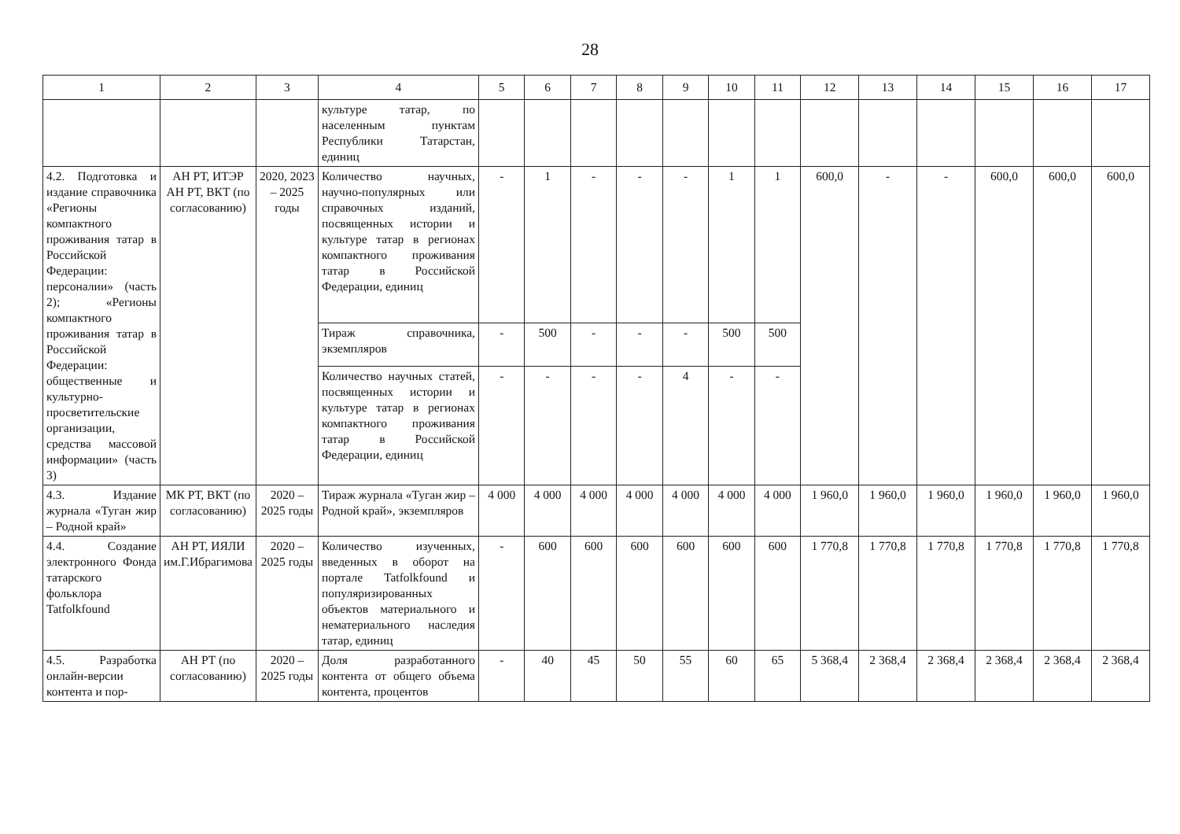28
| 1 | 2 | 3 | 4 | 5 | 6 | 7 | 8 | 9 | 10 | 11 | 12 | 13 | 14 | 15 | 16 | 17 |
| --- | --- | --- | --- | --- | --- | --- | --- | --- | --- | --- | --- | --- | --- | --- | --- | --- |
| | | | культуре татар, по населенным пунктам Республики Татарстан, единиц | | | | | | | | | | | | | |
| 4.2. Подготовка и издание справочника «Регионы компактного проживания татар в Российской Федерации: персоналии» (часть 2); «Регионы компактного проживания татар в Российской Федерации: общественные и культурно-просветительские организации, средства массовой информации» (часть 3) | АН РТ, ИТЭР АН РТ, ВКТ (по согласованию) | 2020, 2023 – 2025 годы | Количество научных, научно-популярных или справочных изданий, посвященных истории и культуре татар в регионах компактного проживания татар в Российской Федерации, единиц | - | 1 | - | - | - | 1 | 1 | 600,0 | - | - | 600,0 | 600,0 | 600,0 |
| | | | Тираж справочника, экземпляров | - | 500 | - | - | - | 500 | 500 | | | | | | |
| | | | Количество научных статей, посвященных истории и культуре татар в регионах компактного проживания татар в Российской Федерации, единиц | - | - | - | - | 4 | - | - | | | | | | |
| 4.3. Издание журнала «Туган жир – Родной край» | МК РТ, ВКТ (по согласованию) | 2020 – 2025 годы | Тираж журнала «Туган жир – Родной край», экземпляров | 4 000 | 4 000 | 4 000 | 4 000 | 4 000 | 4 000 | 4 000 | 1 960,0 | 1 960,0 | 1 960,0 | 1 960,0 | 1 960,0 | 1 960,0 |
| 4.4. Создание электронного Фонда татарского фольклора Tatfolkfound | АН РТ, ИЯЛИ им.Г.Ибрагимова | 2020 – 2025 годы | Количество изученных, введенных в оборот на портале Tatfolkfound и популяризированных объектов материального и нематериального наследия татар, единиц | - | 600 | 600 | 600 | 600 | 600 | 600 | 1 770,8 | 1 770,8 | 1 770,8 | 1 770,8 | 1 770,8 | 1 770,8 |
| 4.5. Разработка онлайн-версии контента и пор- | АН РТ (по согласованию) | 2020 – 2025 годы | Доля разработанного контента от общего объема контента, процентов | - | 40 | 45 | 50 | 55 | 60 | 65 | 5 368,4 | 2 368,4 | 2 368,4 | 2 368,4 | 2 368,4 | 2 368,4 |